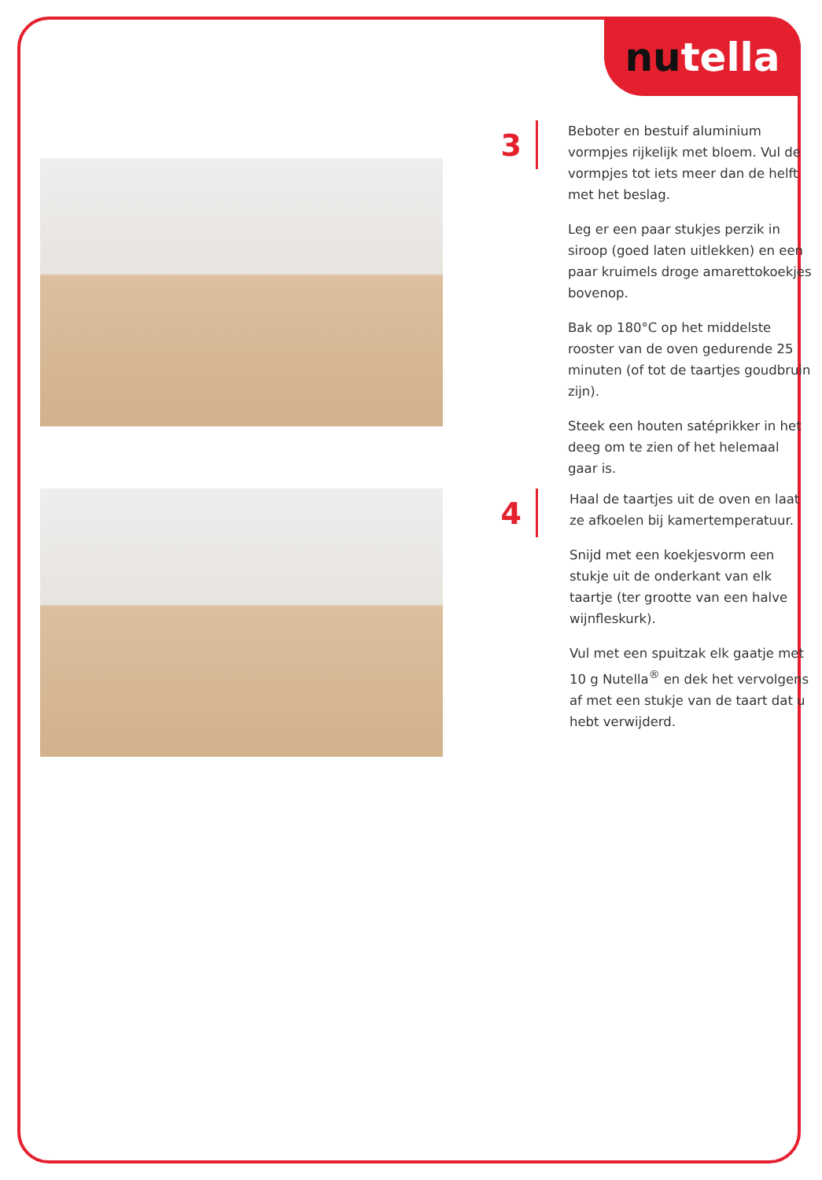nutella
3
Beboter en bestuif aluminium vormpjes rijkelijk met bloem. Vul de vormpjes tot iets meer dan de helft met het beslag.
Leg er een paar stukjes perzik in siroop (goed laten uitlekken) en een paar kruimels droge amarettokoekjes bovenop.
Bak op 180°C op het middelste rooster van de oven gedurende 25 minuten (of tot de taartjes goudbruin zijn).
Steek een houten satéprikker in het deeg om te zien of het helemaal gaar is.
4
Haal de taartjes uit de oven en laat ze afkoelen bij kamertemperatuur.
Snijd met een koekjesvorm een stukje uit de onderkant van elk taartje (ter grootte van een halve wijnfleskurk).
Vul met een spuitzak elk gaatje met 10 g Nutella<sup>®</sup> en dek het vervolgens af met een stukje van de taart dat u hebt verwijderd.